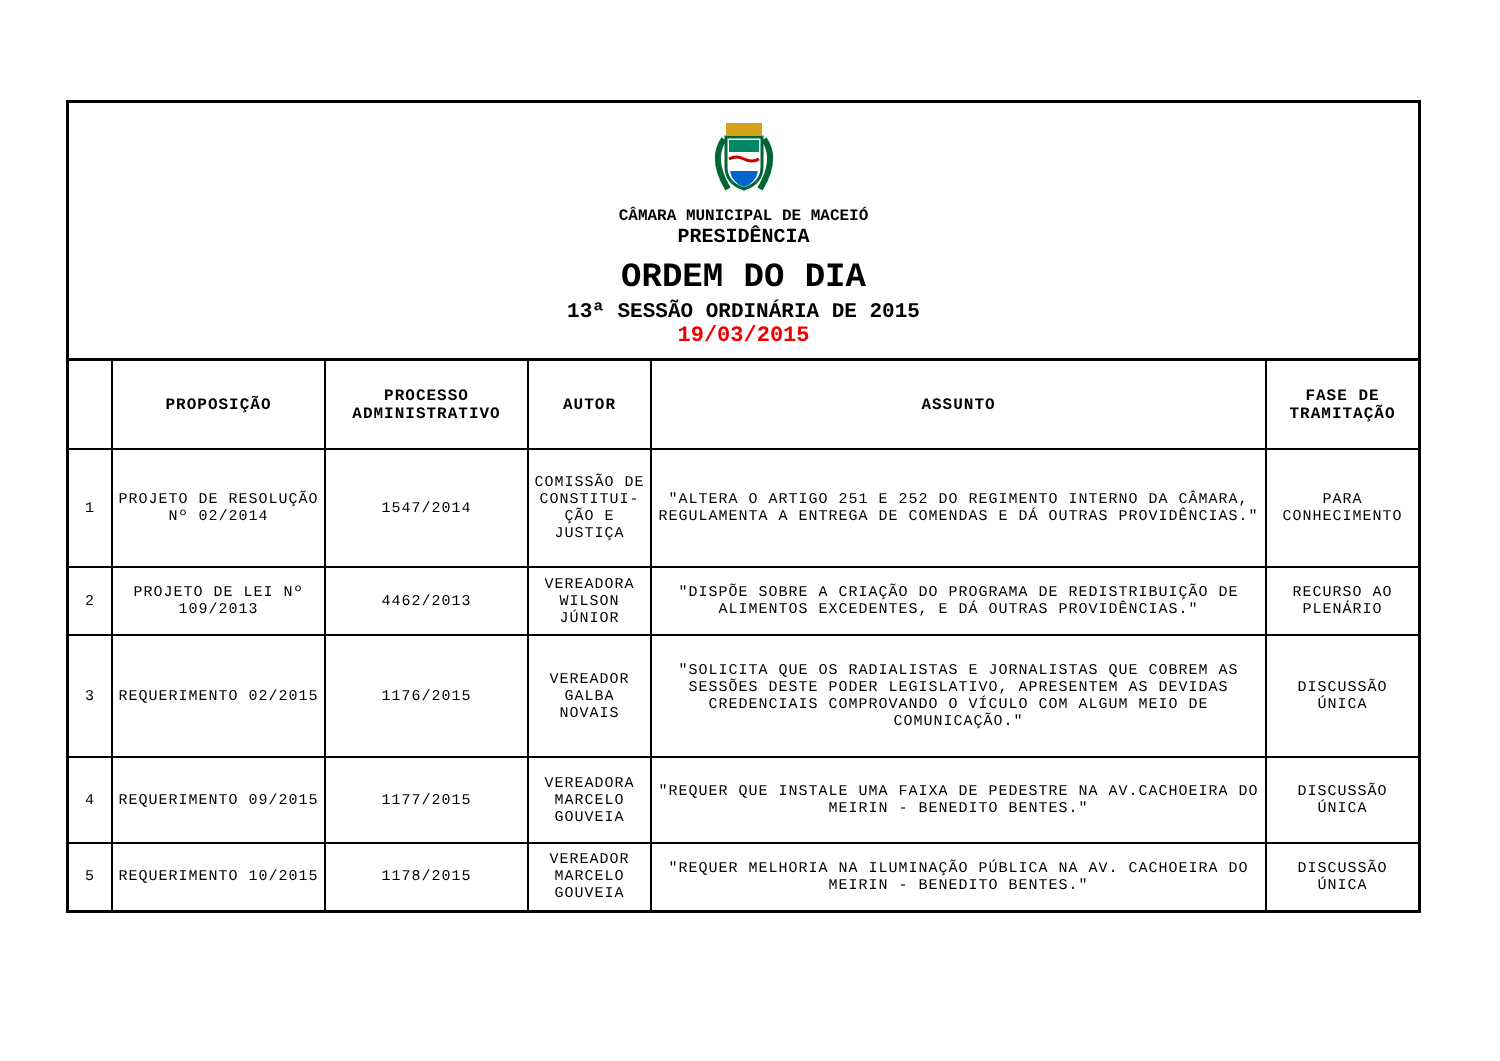CÂMARA MUNICIPAL DE MACEIÓ
PRESIDÊNCIA
ORDEM DO DIA
13ª SESSÃO ORDINÁRIA DE 2015
19/03/2015
| | PROPOSIÇÃO | PROCESSO ADMINISTRATIVO | AUTOR | ASSUNTO | FASE DE TRAMITAÇÃO |
| --- | --- | --- | --- | --- | --- |
| 1 | PROJETO DE RESOLUÇÃO Nº 02/2014 | 1547/2014 | COMISSÃO DE CONSTITUI-ÇÃO E JUSTIÇA | "ALTERA O ARTIGO 251 E 252 DO REGIMENTO INTERNO DA CÂMARA, REGULAMENTA A ENTREGA DE COMENDAS E DÁ OUTRAS PROVIDÊNCIAS." | PARA CONHECIMENTO |
| 2 | PROJETO DE LEI Nº 109/2013 | 4462/2013 | VEREADORA WILSON JÚNIOR | "DISPÕE SOBRE A CRIAÇÃO DO PROGRAMA DE REDISTRIBUIÇÃO DE ALIMENTOS EXCEDENTES, E DÁ OUTRAS PROVIDÊNCIAS." | RECURSO AO PLENÁRIO |
| 3 | REQUERIMENTO 02/2015 | 1176/2015 | VEREADOR GALBA NOVAIS | "SOLICITA QUE OS RADIALISTAS E JORNALISTAS QUE COBREM AS SESSÕES DESTE PODER LEGISLATIVO, APRESENTEM AS DEVIDAS CREDENCIAIS COMPROVANDO O VÍCULO COM ALGUM MEIO DE COMUNICAÇÃO." | DISCUSSÃO ÚNICA |
| 4 | REQUERIMENTO 09/2015 | 1177/2015 | VEREADORA MARCELO GOUVEIA | "REQUER QUE INSTALE UMA FAIXA DE PEDESTRE NA AV.CACHOEIRA DO MEIRIN - BENEDITO BENTES." | DISCUSSÃO ÚNICA |
| 5 | REQUERIMENTO 10/2015 | 1178/2015 | VEREADOR MARCELO GOUVEIA | "REQUER MELHORIA NA ILUMINAÇÃO PÚBLICA NA AV. CACHOEIRA DO MEIRIN - BENEDITO BENTES." | DISCUSSÃO ÚNICA |